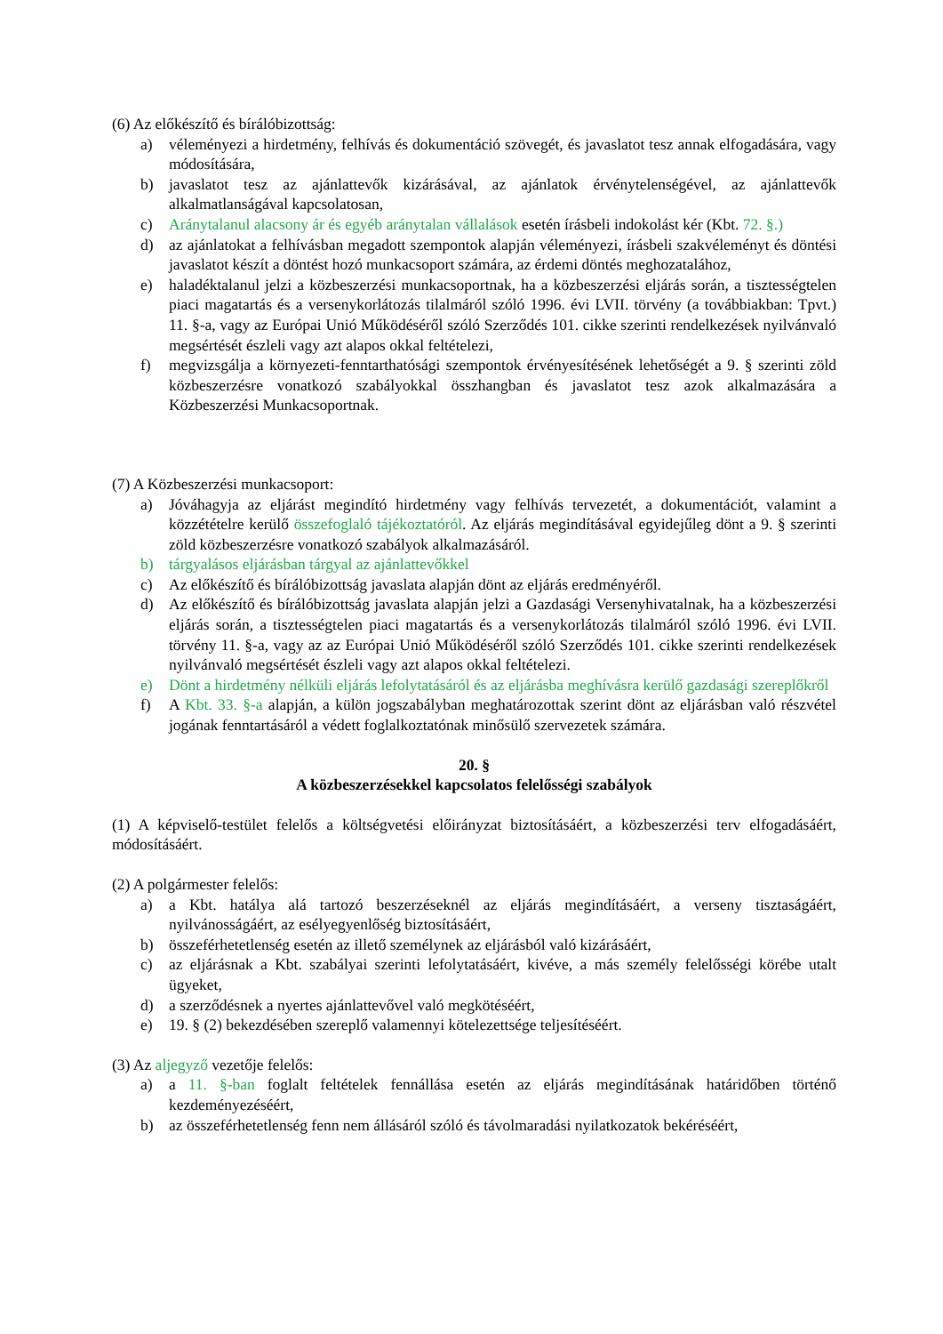(6) Az előkészítő és bírálóbizottság:
a) véleményezi a hirdetmény, felhívás és dokumentáció szövegét, és javaslatot tesz annak elfogadására, vagy módosítására,
b) javaslatot tesz az ajánlattevők kizárásával, az ajánlatok érvénytelenségével, az ajánlattevők alkalmatlanságával kapcsolatosan,
c) Aránytalanul alacsony ár és egyéb aránytalan vállalások esetén írásbeli indokolást kér (Kbt. 72. §.)
d) az ajánlatokat a felhívásban megadott szempontok alapján véleményezi, írásbeli szakvéleményt és döntési javaslatot készít a döntést hozó munkacsoport számára, az érdemi döntés meghozatalához,
e) haladéktalanul jelzi a közbeszerzési munkacsoportnak, ha a közbeszerzési eljárás során, a tisztességtelen piaci magatartás és a versenykorlátozás tilalmáról szóló 1996. évi LVII. törvény (a továbbiakban: Tpvt.) 11. §-a, vagy az Európai Unió Működéséről szóló Szerződés 101. cikke szerinti rendelkezések nyilvánvaló megsértését észleli vagy azt alapos okkal feltételezi,
f) megvizsgálja a környezeti-fenntarthatósági szempontok érvényesítésének lehetőségét a 9. § szerinti zöld közbeszerzésre vonatkozó szabályokkal összhangban és javaslatot tesz azok alkalmazására a Közbeszerzési Munkacsoportnak.
(7) A Közbeszerzési munkacsoport:
a) Jóváhagyja az eljárást megindító hirdetmény vagy felhívás tervezetét, a dokumentációt, valamint a közzétételre kerülő összefoglaló tájékoztatóról. Az eljárás megindításával egyidejűleg dönt a 9. § szerinti zöld közbeszerzésre vonatkozó szabályok alkalmazásáról.
b) tárgyalásos eljárásban tárgyal az ajánlattevőkkel
c) Az előkészítő és bírálóbizottság javaslata alapján dönt az eljárás eredményéről.
d) Az előkészítő és bírálóbizottság javaslata alapján jelzi a Gazdasági Versenyhivatalnak, ha a közbeszerzési eljárás során, a tisztességtelen piaci magatartás és a versenykorlátozás tilalmáról szóló 1996. évi LVII. törvény 11. §-a, vagy az az Európai Unió Működéséről szóló Szerződés 101. cikke szerinti rendelkezések nyilvánvaló megsértését észleli vagy azt alapos okkal feltételezi.
e) Dönt a hirdetmény nélküli eljárás lefolytatásáról és az eljárásba meghívásra kerülő gazdasági szereplőkről
f) A Kbt. 33. §-a alapján, a külön jogszabályban meghatározottak szerint dönt az eljárásban való részvétel jogának fenntartásáról a védett foglalkoztatónak minősülő szervezetek számára.
20. §
A közbeszerzésekkel kapcsolatos felelősségi szabályok
(1) A képviselő-testület felelős a költségvetési előirányzat biztosításáért, a közbeszerzési terv elfogadásáért, módosításáért.
(2) A polgármester felelős:
a) a Kbt. hatálya alá tartozó beszerzéseknél az eljárás megindításáért, a verseny tisztaságáért, nyilvánosságáért, az esélyegyenlőség biztosításáért,
b) összeférhetetlenség esetén az illető személynek az eljárásból való kizárásáért,
c) az eljárásnak a Kbt. szabályai szerinti lefolytatásáért, kivéve, a más személy felelősségi körébe utalt ügyeket,
d) a szerződésnek a nyertes ajánlattevővel való megkötéséért,
e) 19. § (2) bekezdésében szereplő valamennyi kötelezettsége teljesítéséért.
(3) Az aljegyző vezetője felelős:
a) a 11. §-ban foglalt feltételek fennállása esetén az eljárás megindításának határidőben történő kezdeményezéséért,
b) az összeférhetetlenség fenn nem állásáról szóló és távolmaradási nyilatkozatok bekéréséért,